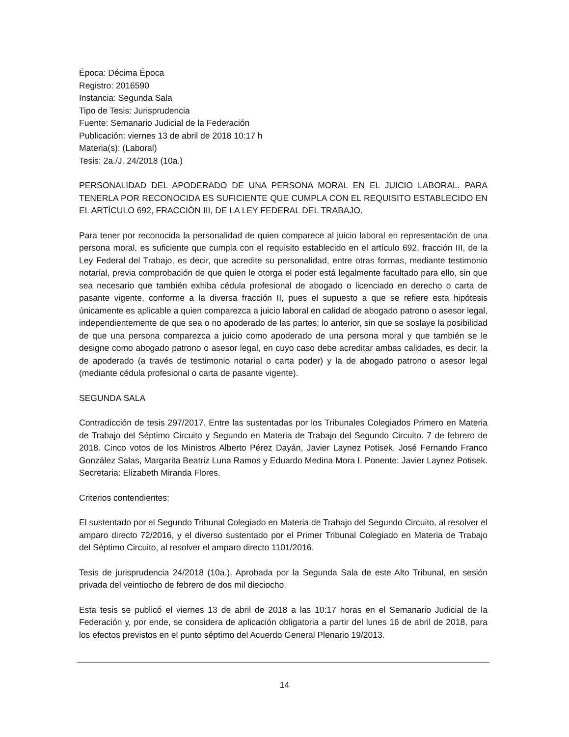Época: Décima Época
Registro: 2016590
Instancia: Segunda Sala
Tipo de Tesis: Jurisprudencia
Fuente: Semanario Judicial de la Federación
Publicación: viernes 13 de abril de 2018 10:17 h
Materia(s): (Laboral)
Tesis: 2a./J. 24/2018 (10a.)
PERSONALIDAD DEL APODERADO DE UNA PERSONA MORAL EN EL JUICIO LABORAL. PARA TENERLA POR RECONOCIDA ES SUFICIENTE QUE CUMPLA CON EL REQUISITO ESTABLECIDO EN EL ARTÍCULO 692, FRACCIÓN III, DE LA LEY FEDERAL DEL TRABAJO.
Para tener por reconocida la personalidad de quien comparece al juicio laboral en representación de una persona moral, es suficiente que cumpla con el requisito establecido en el artículo 692, fracción III, de la Ley Federal del Trabajo, es decir, que acredite su personalidad, entre otras formas, mediante testimonio notarial, previa comprobación de que quien le otorga el poder está legalmente facultado para ello, sin que sea necesario que también exhiba cédula profesional de abogado o licenciado en derecho o carta de pasante vigente, conforme a la diversa fracción II, pues el supuesto a que se refiere esta hipótesis únicamente es aplicable a quien comparezca a juicio laboral en calidad de abogado patrono o asesor legal, independientemente de que sea o no apoderado de las partes; lo anterior, sin que se soslaye la posibilidad de que una persona comparezca a juicio como apoderado de una persona moral y que también se le designe como abogado patrono o asesor legal, en cuyo caso debe acreditar ambas calidades, es decir, la de apoderado (a través de testimonio notarial o carta poder) y la de abogado patrono o asesor legal (mediante cédula profesional o carta de pasante vigente).
SEGUNDA SALA
Contradicción de tesis 297/2017. Entre las sustentadas por los Tribunales Colegiados Primero en Materia de Trabajo del Séptimo Circuito y Segundo en Materia de Trabajo del Segundo Circuito. 7 de febrero de 2018. Cinco votos de los Ministros Alberto Pérez Dayán, Javier Laynez Potisek, José Fernando Franco González Salas, Margarita Beatriz Luna Ramos y Eduardo Medina Mora I. Ponente: Javier Laynez Potisek. Secretaria: Elizabeth Miranda Flores.
Criterios contendientes:
El sustentado por el Segundo Tribunal Colegiado en Materia de Trabajo del Segundo Circuito, al resolver el amparo directo 72/2016, y el diverso sustentado por el Primer Tribunal Colegiado en Materia de Trabajo del Séptimo Circuito, al resolver el amparo directo 1101/2016.
Tesis de jurisprudencia 24/2018 (10a.). Aprobada por la Segunda Sala de este Alto Tribunal, en sesión privada del veintiocho de febrero de dos mil dieciocho.
Esta tesis se publicó el viernes 13 de abril de 2018 a las 10:17 horas en el Semanario Judicial de la Federación y, por ende, se considera de aplicación obligatoria a partir del lunes 16 de abril de 2018, para los efectos previstos en el punto séptimo del Acuerdo General Plenario 19/2013.
14